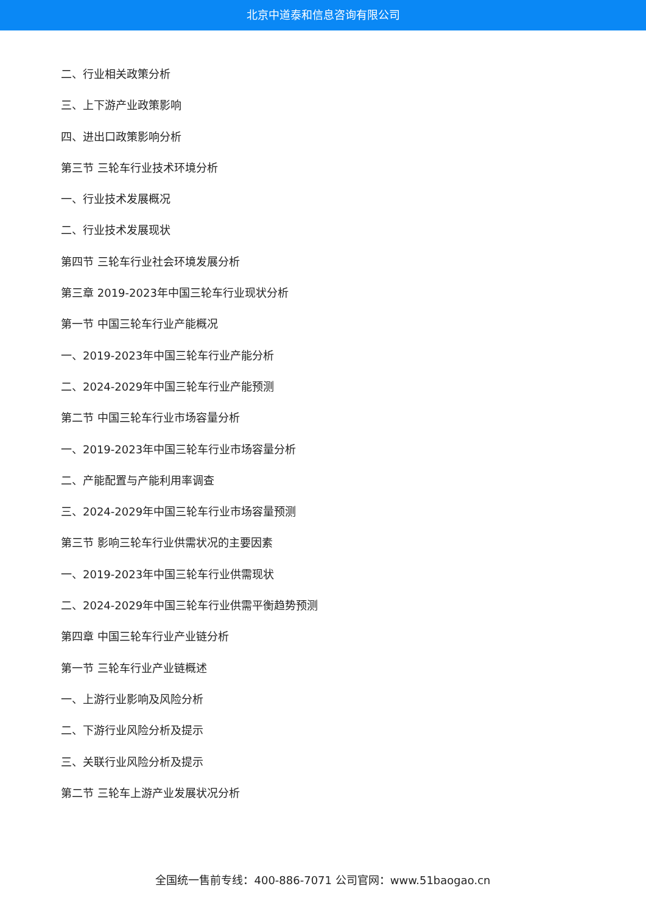北京中道泰和信息咨询有限公司
二、行业相关政策分析
三、上下游产业政策影响
四、进出口政策影响分析
第三节 三轮车行业技术环境分析
一、行业技术发展概况
二、行业技术发展现状
第四节 三轮车行业社会环境发展分析
第三章 2019-2023年中国三轮车行业现状分析
第一节 中国三轮车行业产能概况
一、2019-2023年中国三轮车行业产能分析
二、2024-2029年中国三轮车行业产能预测
第二节 中国三轮车行业市场容量分析
一、2019-2023年中国三轮车行业市场容量分析
二、产能配置与产能利用率调查
三、2024-2029年中国三轮车行业市场容量预测
第三节 影响三轮车行业供需状况的主要因素
一、2019-2023年中国三轮车行业供需现状
二、2024-2029年中国三轮车行业供需平衡趋势预测
第四章 中国三轮车行业产业链分析
第一节 三轮车行业产业链概述
一、上游行业影响及风险分析
二、下游行业风险分析及提示
三、关联行业风险分析及提示
第二节 三轮车上游产业发展状况分析
全国统一售前专线：400-886-7071 公司官网：www.51baogao.cn